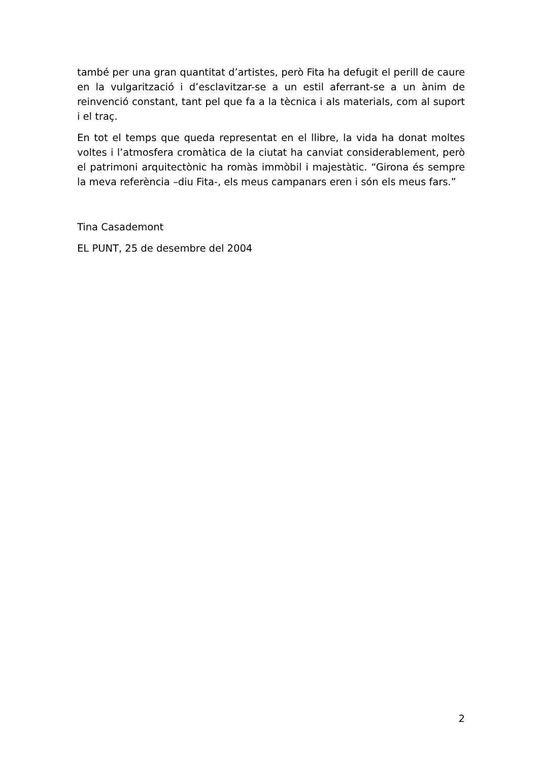també per una gran quantitat d’artistes, però Fita ha defugit el perill de caure en la vulgarització i d’esclavitzar-se a un estil aferrant-se a un ànim de reinvenció constant, tant pel que fa a la tècnica i als materials, com al suport i el traç.
En tot el temps que queda representat en el llibre, la vida ha donat moltes voltes i l’atmosfera cromàtica de la ciutat ha canviat considerablement, però el patrimoni arquitectònic ha romàs immòbil i majestàtic. “Girona és sempre la meva referència –diu Fita-, els meus campanars eren i són els meus fars.”
Tina Casademont
EL PUNT, 25 de desembre del 2004
2